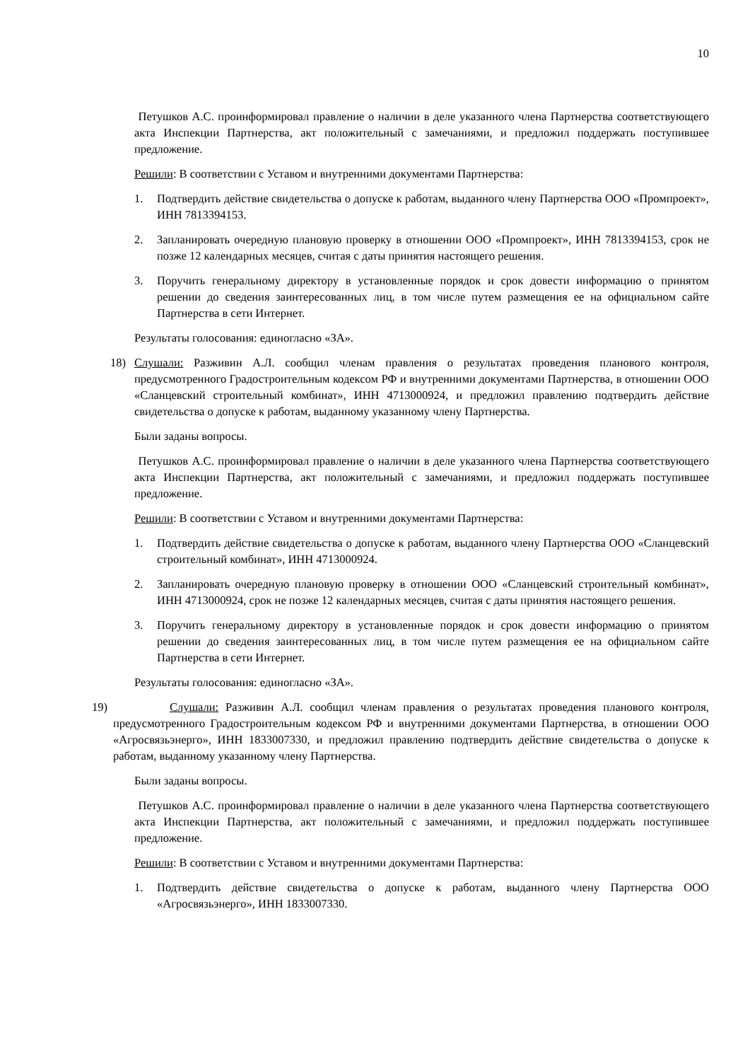10
Петушков А.С. проинформировал правление о наличии в деле указанного члена Партнерства соответствующего акта Инспекции Партнерства, акт положительный с замечаниями, и предложил поддержать поступившее предложение.
Решили: В соответствии с Уставом и внутренними документами Партнерства:
1. Подтвердить действие свидетельства о допуске к работам, выданного члену Партнерства ООО «Промпроект», ИНН 7813394153.
2. Запланировать очередную плановую проверку в отношении ООО «Промпроект», ИНН 7813394153, срок не позже 12 календарных месяцев, считая с даты принятия настоящего решения.
3. Поручить генеральному директору в установленные порядок и срок довести информацию о принятом решении до сведения заинтересованных лиц, в том числе путем размещения ее на официальном сайте Партнерства в сети Интернет.
Результаты голосования: единогласно «ЗА».
18) Слушали: Разживин А.Л. сообщил членам правления о результатах проведения планового контроля, предусмотренного Градостроительным кодексом РФ и внутренними документами Партнерства, в отношении ООО «Сланцевский строительный комбинат», ИНН 4713000924, и предложил правлению подтвердить действие свидетельства о допуске к работам, выданному указанному члену Партнерства.
Были заданы вопросы.
Петушков А.С. проинформировал правление о наличии в деле указанного члена Партнерства соответствующего акта Инспекции Партнерства, акт положительный с замечаниями, и предложил поддержать поступившее предложение.
Решили: В соответствии с Уставом и внутренними документами Партнерства:
1. Подтвердить действие свидетельства о допуске к работам, выданного члену Партнерства ООО «Сланцевский строительный комбинат», ИНН 4713000924.
2. Запланировать очередную плановую проверку в отношении ООО «Сланцевский строительный комбинат», ИНН 4713000924, срок не позже 12 календарных месяцев, считая с даты принятия настоящего решения.
3. Поручить генеральному директору в установленные порядок и срок довести информацию о принятом решении до сведения заинтересованных лиц, в том числе путем размещения ее на официальном сайте Партнерства в сети Интернет.
Результаты голосования: единогласно «ЗА».
19) Слушали: Разживин А.Л. сообщил членам правления о результатах проведения планового контроля, предусмотренного Градостроительным кодексом РФ и внутренними документами Партнерства, в отношении ООО «Агросвязьэнерго», ИНН 1833007330, и предложил правлению подтвердить действие свидетельства о допуске к работам, выданному указанному члену Партнерства.
Были заданы вопросы.
Петушков А.С. проинформировал правление о наличии в деле указанного члена Партнерства соответствующего акта Инспекции Партнерства, акт положительный с замечаниями, и предложил поддержать поступившее предложение.
Решили: В соответствии с Уставом и внутренними документами Партнерства:
1. Подтвердить действие свидетельства о допуске к работам, выданного члену Партнерства ООО «Агросвязьэнерго», ИНН 1833007330.